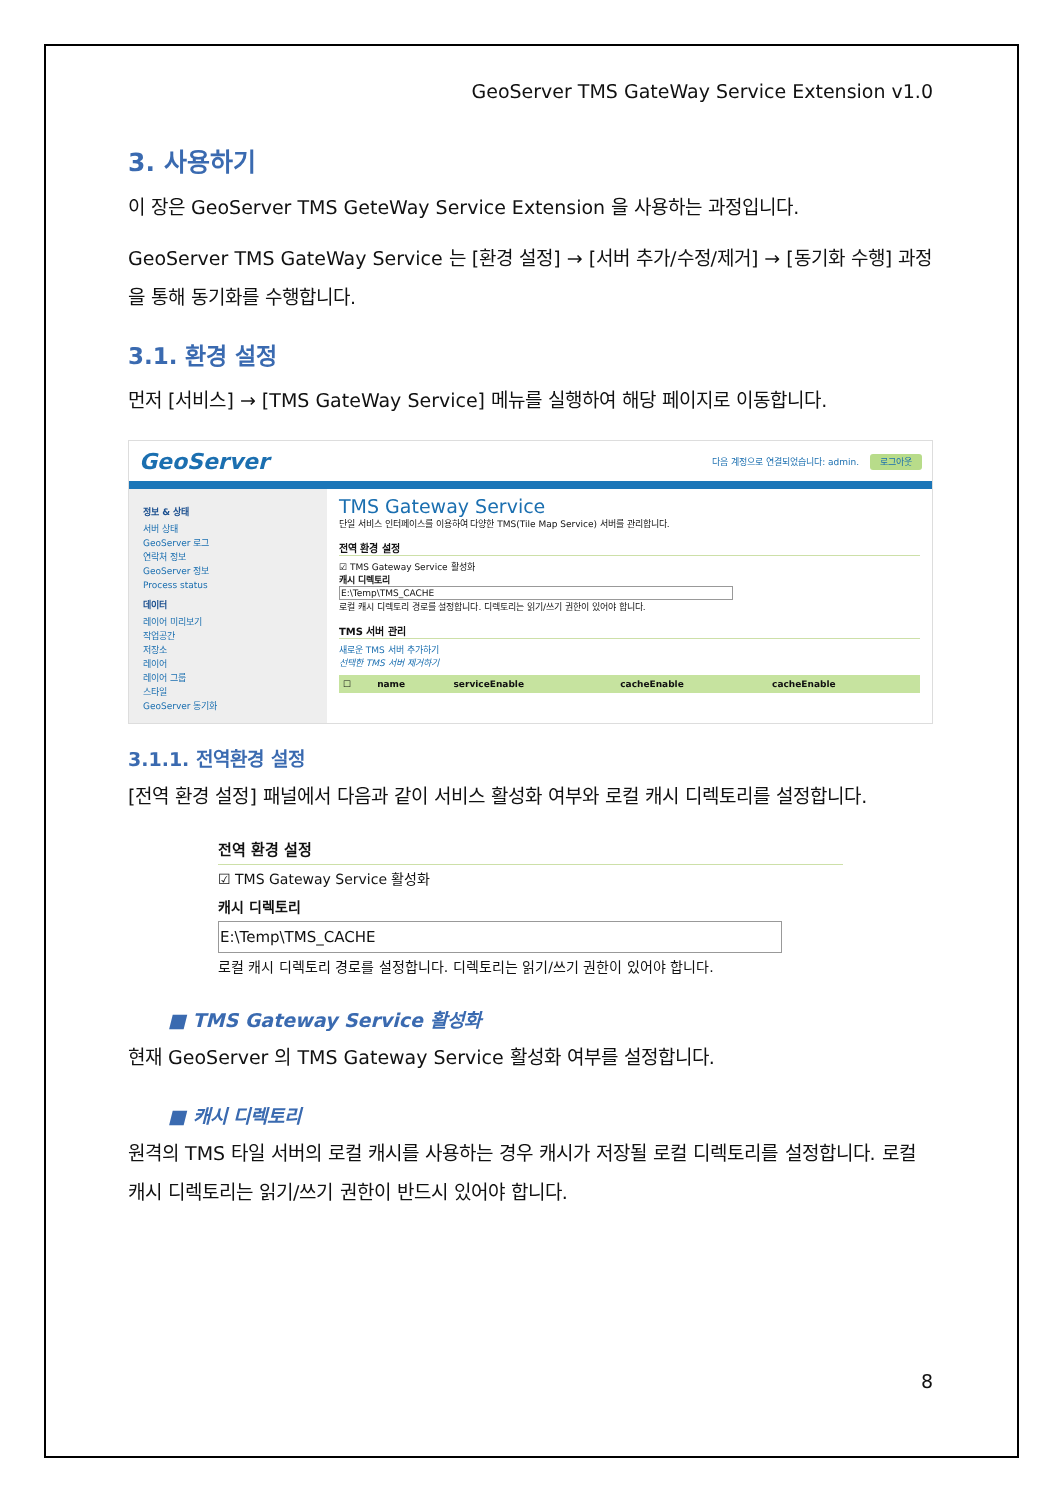GeoServer TMS GateWay Service Extension v1.0
3. 사용하기
이 장은 GeoServer TMS GeteWay Service Extension 을 사용하는 과정입니다.
GeoServer TMS GateWay Service 는 [환경 설정] → [서버 추가/수정/제거] → [동기화 수행] 과정을 통해 동기화를 수행합니다.
3.1. 환경 설정
먼저 [서비스] → [TMS GateWay Service] 메뉴를 실행하여 해당 페이지로 이동합니다.
GeoServer 다음 계정으로 연결되었습니다: admin. 로그아웃
정보 & 상태
서버 상태
GeoServer 로그
연락처 정보
GeoServer 정보
Process status
데이터
레이어 미리보기
작업공간
저장소
레이어
레이어 그룹
스타일
GeoServer 동기화
TMS Gateway Service
단일 서비스 인터페이스를 이용하여 다양한 TMS(Tile Map Service) 서버를 관리합니다.
전역 환경 설정
☑ TMS Gateway Service 활성화
캐시 디렉토리
E:\Temp\TMS_CACHE
로컬 캐시 디렉토리 경로를 설정합니다. 디렉토리는 읽기/쓰기 권한이 있어야 합니다.
TMS 서버 관리
새로운 TMS 서버 추가하기
선택한 TMS 서버 제거하기
| ☐ | name | serviceEnable | cacheEnable | cacheEnable |
| --- | --- | --- | --- | --- |
3.1.1. 전역환경 설정
[전역 환경 설정] 패널에서 다음과 같이 서비스 활성화 여부와 로컬 캐시 디렉토리를 설정합니다.
전역 환경 설정
☑ TMS Gateway Service 활성화
캐시 디렉토리
E:\Temp\TMS_CACHE
로컬 캐시 디렉토리 경로를 설정합니다. 디렉토리는 읽기/쓰기 권한이 있어야 합니다.
■ TMS Gateway Service 활성화
현재 GeoServer 의 TMS Gateway Service 활성화 여부를 설정합니다.
■ 캐시 디렉토리
원격의 TMS 타일 서버의 로컬 캐시를 사용하는 경우 캐시가 저장될 로컬 디렉토리를 설정합니다. 로컬 캐시 디렉토리는 읽기/쓰기 권한이 반드시 있어야 합니다.
8